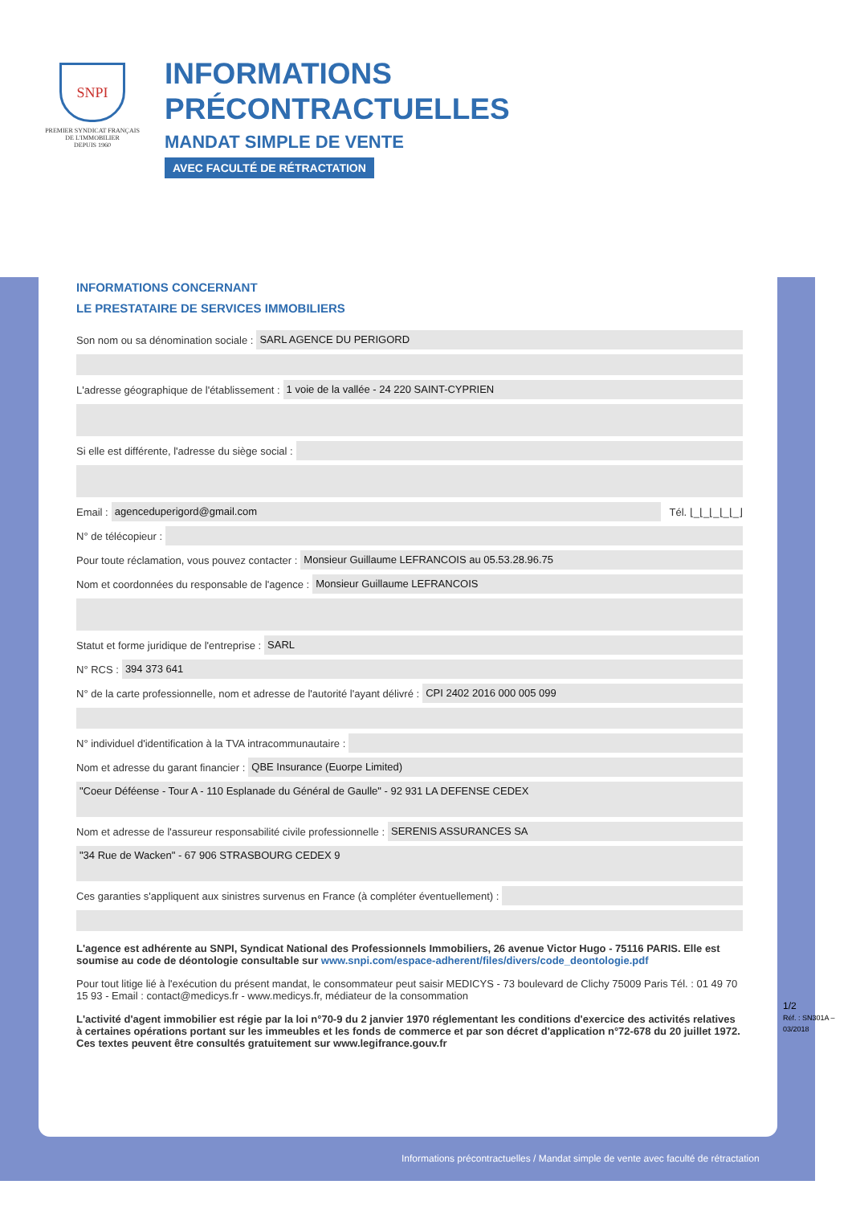SNPI
PREMIER SYNDICAT FRANÇAIS
DE L'IMMOBILIER
DEPUIS 1960
INFORMATIONS
PRÉCONTRACTUELLES
MANDAT SIMPLE DE VENTE
AVEC FACULTÉ DE RÉTRACTATION
INFORMATIONS CONCERNANT
LE PRESTATAIRE DE SERVICES IMMOBILIERS
Son nom ou sa dénomination sociale : SARL AGENCE DU PERIGORD
L'adresse géographique de l'établissement : 1 voie de la vallée - 24 220 SAINT-CYPRIEN
Si elle est différente, l'adresse du siège social :
Email : agenceduperigord@gmail.com Tél. ⌊_⌊_⌊_⌊_⌊_⌋
N° de télécopieur :
Pour toute réclamation, vous pouvez contacter : Monsieur Guillaume LEFRANCOIS au 05.53.28.96.75
Nom et coordonnées du responsable de l'agence : Monsieur Guillaume LEFRANCOIS
Statut et forme juridique de l'entreprise : SARL
N° RCS : 394 373 641
N° de la carte professionnelle, nom et adresse de l'autorité l'ayant délivré : CPI 2402 2016 000 005 099
N° individuel d'identification à la TVA intracommunautaire :
Nom et adresse du garant financier : QBE Insurance (Euorpe Limited)
"Coeur Déféense - Tour A - 110 Esplanade du Général de Gaulle" - 92 931 LA DEFENSE CEDEX
Nom et adresse de l'assureur responsabilité civile professionnelle : SERENIS ASSURANCES SA
"34 Rue de Wacken" - 67 906 STRASBOURG CEDEX 9
Ces garanties s'appliquent aux sinistres survenus en France (à compléter éventuellement) :
L'agence est adhérente au SNPI, Syndicat National des Professionnels Immobiliers, 26 avenue Victor Hugo - 75116 PARIS. Elle est soumise au code de déontologie consultable sur www.snpi.com/espace-adherent/files/divers/code_deontologie.pdf
Pour tout litige lié à l'exécution du présent mandat, le consommateur peut saisir MEDICYS - 73 boulevard de Clichy 75009 Paris Tél. : 01 49 70 15 93 - Email : contact@medicys.fr - www.medicys.fr, médiateur de la consommation
L'activité d'agent immobilier est régie par la loi n°70-9 du 2 janvier 1970 réglementant les conditions d'exercice des activités relatives à certaines opérations portant sur les immeubles et les fonds de commerce et par son décret d'application n°72-678 du 20 juillet 1972. Ces textes peuvent être consultés gratuitement sur www.legifrance.gouv.fr
1/2
Réf. : SN301A – 03/2018
Informations précontractuelles / Mandat simple de vente avec faculté de rétractation